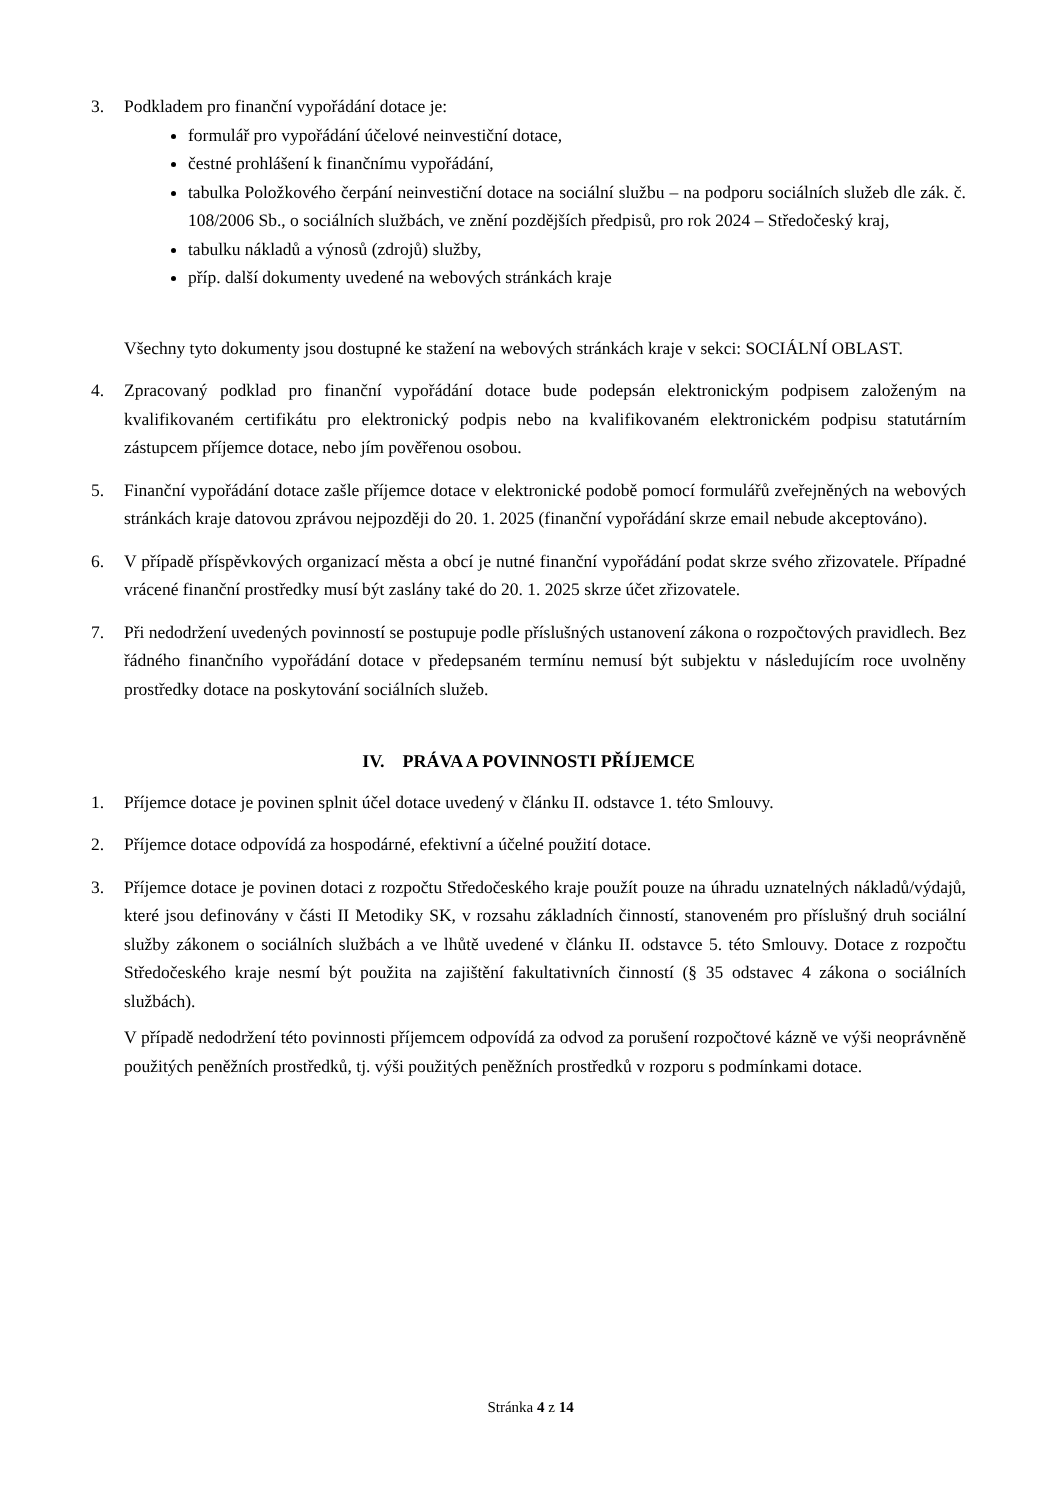3. Podkladem pro finanční vypořádání dotace je:
formulář pro vypořádání účelové neinvestiční dotace,
čestné prohlášení k finančnímu vypořádání,
tabulka Položkového čerpání neinvestiční dotace na sociální službu – na podporu sociálních služeb dle zák. č. 108/2006 Sb., o sociálních službách, ve znění pozdějších předpisů, pro rok 2024 – Středočeský kraj,
tabulku nákladů a výnosů (zdrojů) služby,
příp. další dokumenty uvedené na webových stránkách kraje
Všechny tyto dokumenty jsou dostupné ke stažení na webových stránkách kraje v sekci: SOCIÁLNÍ OBLAST.
4. Zpracovaný podklad pro finanční vypořádání dotace bude podepsán elektronickým podpisem založeným na kvalifikovaném certifikátu pro elektronický podpis nebo na kvalifikovaném elektronickém podpisu statutárním zástupcem příjemce dotace, nebo jím pověřenou osobou.
5. Finanční vypořádání dotace zašle příjemce dotace v elektronické podobě pomocí formulářů zveřejněných na webových stránkách kraje datovou zprávou nejpozději do 20. 1. 2025 (finanční vypořádání skrze email nebude akceptováno).
6. V případě příspěvkových organizací města a obcí je nutné finanční vypořádání podat skrze svého zřizovatele. Případné vrácené finanční prostředky musí být zaslány také do 20. 1. 2025 skrze účet zřizovatele.
7. Při nedodržení uvedených povinností se postupuje podle příslušných ustanovení zákona o rozpočtových pravidlech. Bez řádného finančního vypořádání dotace v předepsaném termínu nemusí být subjektu v následujícím roce uvolněny prostředky dotace na poskytování sociálních služeb.
IV. PRÁVA A POVINNOSTI PŘÍJEMCE
1. Příjemce dotace je povinen splnit účel dotace uvedený v článku II. odstavce 1. této Smlouvy.
2. Příjemce dotace odpovídá za hospodárné, efektivní a účelné použití dotace.
3. Příjemce dotace je povinen dotaci z rozpočtu Středočeského kraje použít pouze na úhradu uznatelných nákladů/výdajů, které jsou definovány v části II Metodiky SK, v rozsahu základních činností, stanoveném pro příslušný druh sociální služby zákonem o sociálních službách a ve lhůtě uvedené v článku II. odstavce 5. této Smlouvy. Dotace z rozpočtu Středočeského kraje nesmí být použita na zajištění fakultativních činností (§ 35 odstavec 4 zákona o sociálních službách).
V případě nedodržení této povinnosti příjemcem odpovídá za odvod za porušení rozpočtové kázně ve výši neoprávněně použitých peněžních prostředků, tj. výši použitých peněžních prostředků v rozporu s podmínkami dotace.
Stránka 4 z 14